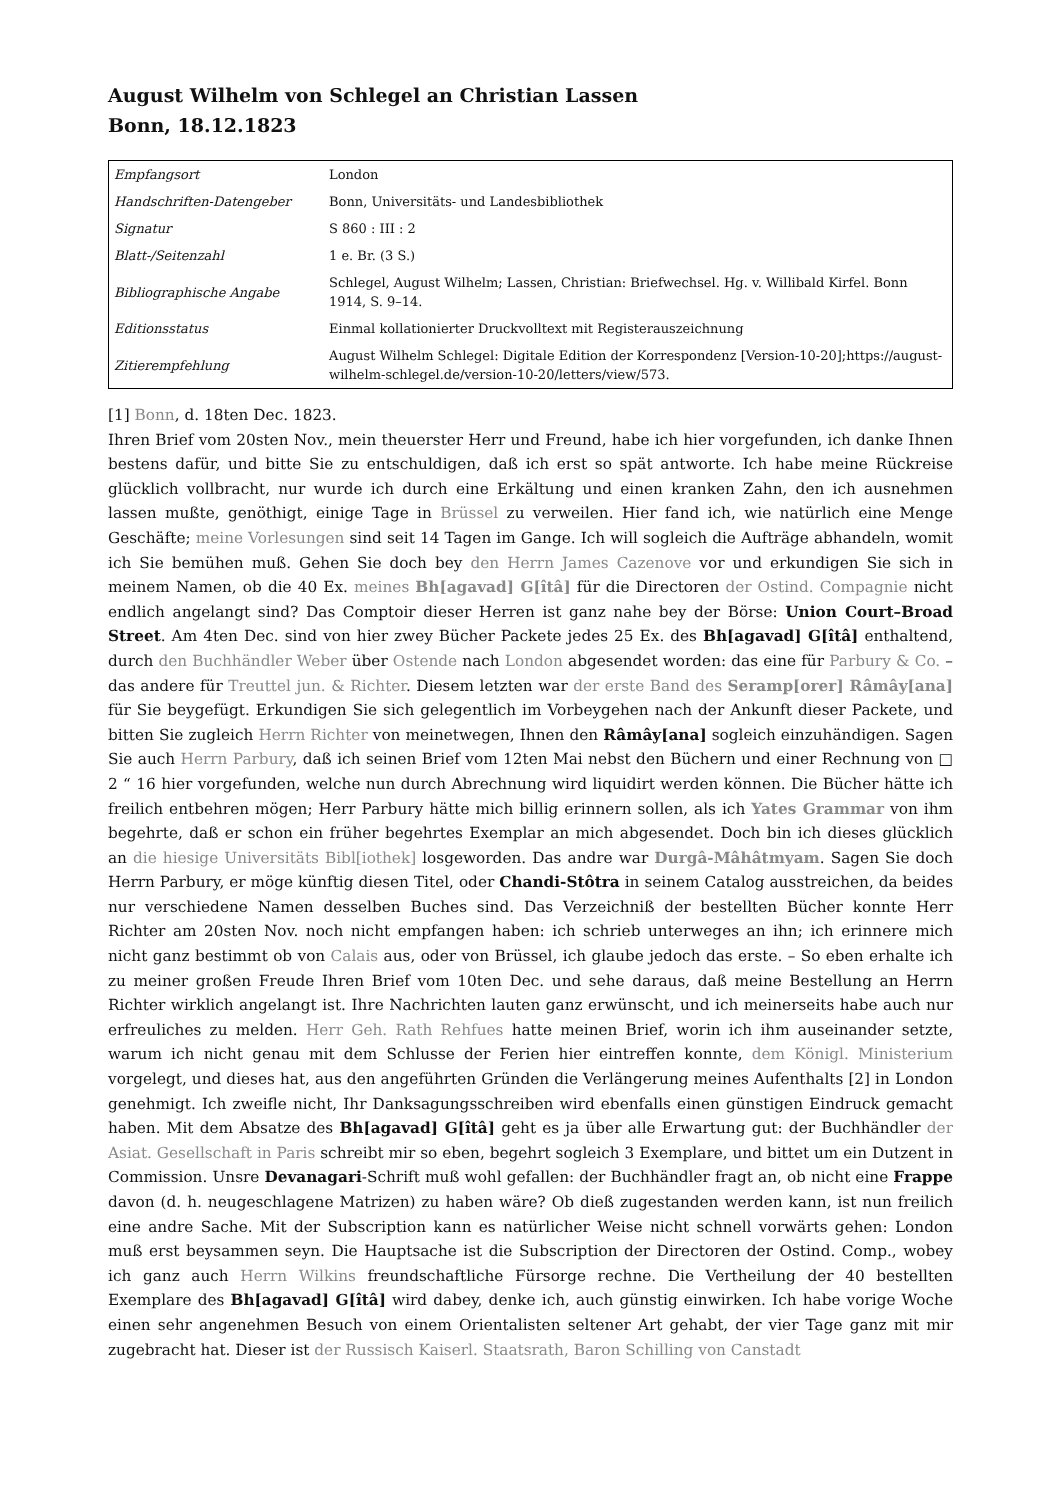August Wilhelm von Schlegel an Christian Lassen
Bonn, 18.12.1823
| Empfangsort | London |
| Handschriften-Datengeber | Bonn, Universitäts- und Landesbibliothek |
| Signatur | S 860 : III : 2 |
| Blatt-/Seitenzahl | 1 e. Br. (3 S.) |
| Bibliographische Angabe | Schlegel, August Wilhelm; Lassen, Christian: Briefwechsel. Hg. v. Willibald Kirfel. Bonn 1914, S. 9–14. |
| Editionsstatus | Einmal kollationierter Druckvolltext mit Registerauszeichnung |
| Zitierempfehlung | August Wilhelm Schlegel: Digitale Edition der Korrespondenz [Version-10-20];https://august-wilhelm-schlegel.de/version-10-20/letters/view/573. |
[1] Bonn, d. 18ten Dec. 1823.
Ihren Brief vom 20sten Nov., mein theuerster Herr und Freund, habe ich hier vorgefunden, ich danke Ihnen bestens dafür, und bitte Sie zu entschuldigen, daß ich erst so spät antworte. Ich habe meine Rückreise glücklich vollbracht, nur wurde ich durch eine Erkältung und einen kranken Zahn, den ich ausnehmen lassen mußte, genöthigt, einige Tage in Brüssel zu verweilen. Hier fand ich, wie natürlich eine Menge Geschäfte; meine Vorlesungen sind seit 14 Tagen im Gange. Ich will sogleich die Aufträge abhandeln, womit ich Sie bemühen muß. Gehen Sie doch bey den Herrn James Cazenove vor und erkundigen Sie sich in meinem Namen, ob die 40 Ex. meines Bh[agavad] G[îtâ] für die Directoren der Ostind. Compagnie nicht endlich angelangt sind? Das Comptoir dieser Herren ist ganz nahe bey der Börse: Union Court–Broad Street. Am 4ten Dec. sind von hier zwey Bücher Packete jedes 25 Ex. des Bh[agavad] G[îtâ] enthaltend, durch den Buchhändler Weber über Ostende nach London abgesendet worden: das eine für Parbury & Co. – das andere für Treuttel jun. & Richter. Diesem letzten war der erste Band des Seramp[orer] Râmây[ana] für Sie beygefügt. Erkundigen Sie sich gelegentlich im Vorbeygehen nach der Ankunft dieser Packete, und bitten Sie zugleich Herrn Richter von meinetwegen, Ihnen den Râmây[ana] sogleich einzuhändigen. Sagen Sie auch Herrn Parbury, daß ich seinen Brief vom 12ten Mai nebst den Büchern und einer Rechnung von □ 2 “ 16 hier vorgefunden, welche nun durch Abrechnung wird liquidirt werden können. Die Bücher hätte ich freilich entbehren mögen; Herr Parbury hätte mich billig erinnern sollen, als ich Yates Grammar von ihm begehrte, daß er schon ein früher begehrtes Exemplar an mich abgesendet. Doch bin ich dieses glücklich an die hiesige Universitäts Bibl[iothek] losgeworden. Das andre war Durgâ-Mâhâtmyam. Sagen Sie doch Herrn Parbury, er möge künftig diesen Titel, oder Chandi-Stôtra in seinem Catalog ausstreichen, da beides nur verschiedene Namen desselben Buches sind. Das Verzeichniß der bestellten Bücher konnte Herr Richter am 20sten Nov. noch nicht empfangen haben: ich schrieb unterweges an ihn; ich erinnere mich nicht ganz bestimmt ob von Calais aus, oder von Brüssel, ich glaube jedoch das erste. – So eben erhalte ich zu meiner großen Freude Ihren Brief vom 10ten Dec. und sehe daraus, daß meine Bestellung an Herrn Richter wirklich angelangt ist. Ihre Nachrichten lauten ganz erwünscht, und ich meinerseits habe auch nur erfreuliches zu melden. Herr Geh. Rath Rehfues hatte meinen Brief, worin ich ihm auseinander setzte, warum ich nicht genau mit dem Schlusse der Ferien hier eintreffen konnte, dem Königl. Ministerium vorgelegt, und dieses hat, aus den angeführten Gründen die Verlängerung meines Aufenthalts [2] in London genehmigt. Ich zweifle nicht, Ihr Danksagungsschreiben wird ebenfalls einen günstigen Eindruck gemacht haben. Mit dem Absatze des Bh[agavad] G[îtâ] geht es ja über alle Erwartung gut: der Buchhändler der Asiat. Gesellschaft in Paris schreibt mir so eben, begehrt sogleich 3 Exemplare, und bittet um ein Dutzent in Commission. Unsre Devanagari-Schrift muß wohl gefallen: der Buchhändler fragt an, ob nicht eine Frappe davon (d. h. neugeschlagene Matrizen) zu haben wäre? Ob dieß zugestanden werden kann, ist nun freilich eine andre Sache. Mit der Subscription kann es natürlicher Weise nicht schnell vorwärts gehen: London muß erst beysammen seyn. Die Hauptsache ist die Subscription der Directoren der Ostind. Comp., wobey ich ganz auch Herrn Wilkins freundschaftliche Fürsorge rechne. Die Vertheilung der 40 bestellten Exemplare des Bh[agavad] G[îtâ] wird dabey, denke ich, auch günstig einwirken. Ich habe vorige Woche einen sehr angenehmen Besuch von einem Orientalisten seltener Art gehabt, der vier Tage ganz mit mir zugebracht hat. Dieser ist der Russisch Kaiserl. Staatsrath, Baron Schilling von Canstadt